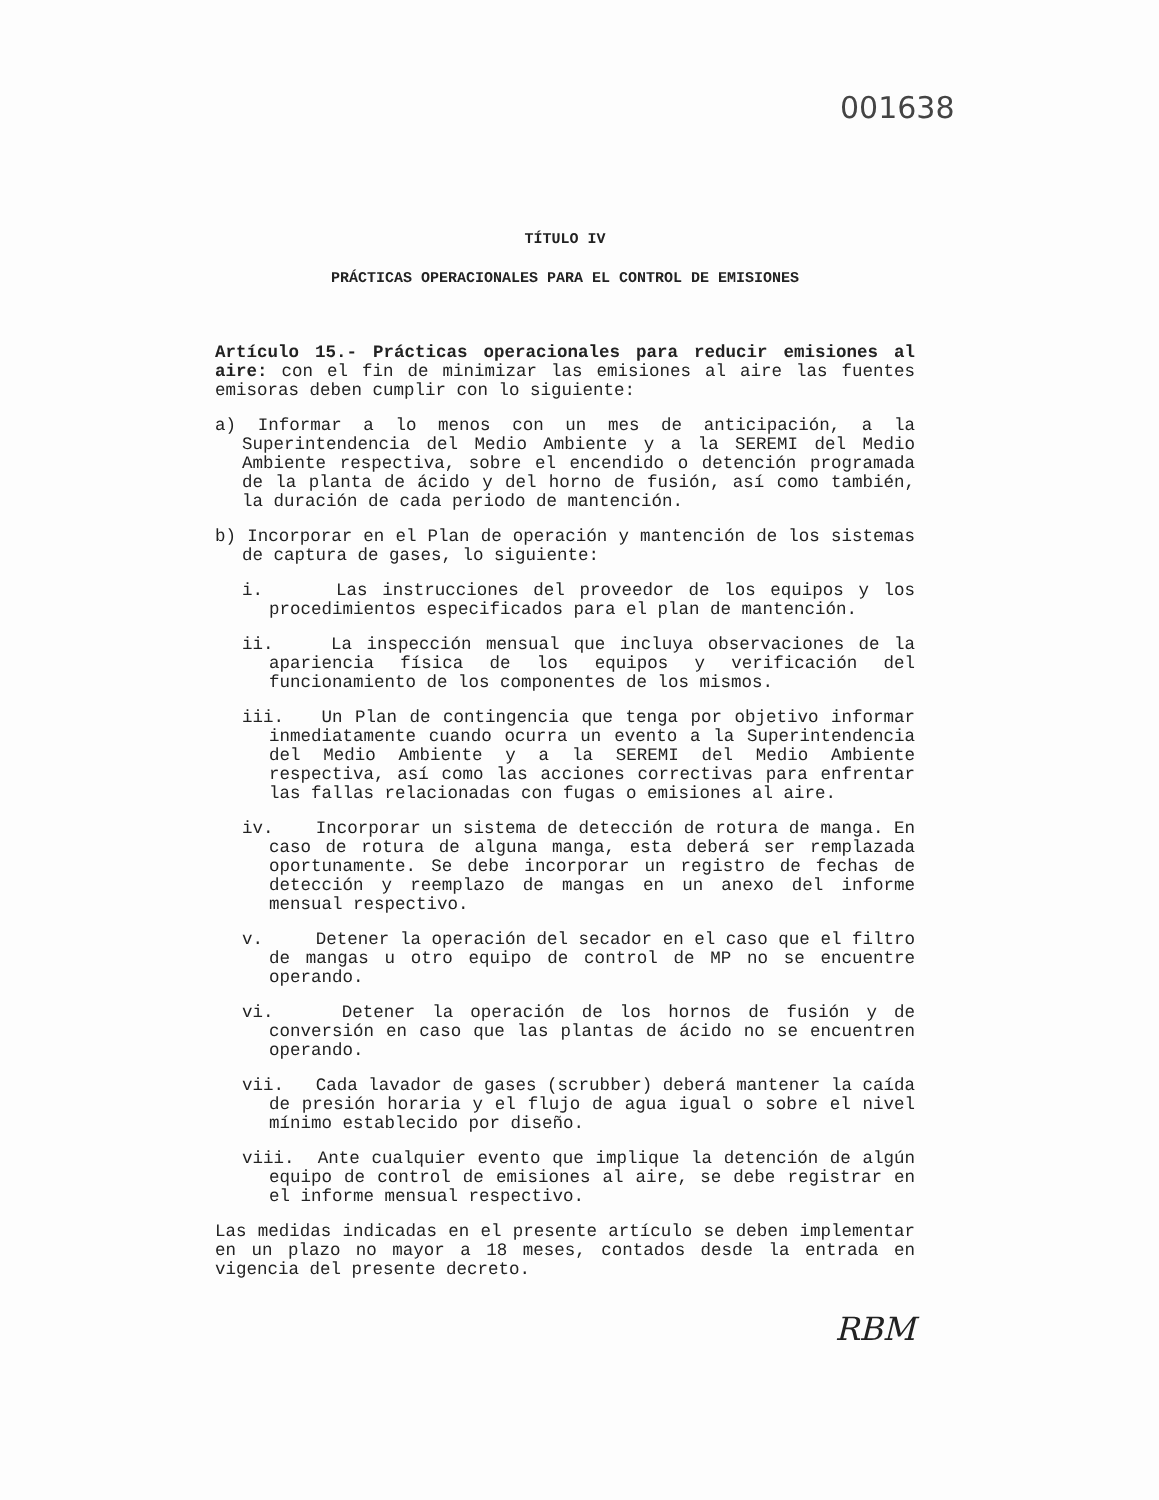001638
TÍTULO IV
PRÁCTICAS OPERACIONALES PARA EL CONTROL DE EMISIONES
Artículo 15.- Prácticas operacionales para reducir emisiones al aire: con el fin de minimizar las emisiones al aire las fuentes emisoras deben cumplir con lo siguiente:
a) Informar a lo menos con un mes de anticipación, a la Superintendencia del Medio Ambiente y a la SEREMI del Medio Ambiente respectiva, sobre el encendido o detención programada de la planta de ácido y del horno de fusión, así como también, la duración de cada periodo de mantención.
b) Incorporar en el Plan de operación y mantención de los sistemas de captura de gases, lo siguiente:
i. Las instrucciones del proveedor de los equipos y los procedimientos especificados para el plan de mantención.
ii. La inspección mensual que incluya observaciones de la apariencia física de los equipos y verificación del funcionamiento de los componentes de los mismos.
iii. Un Plan de contingencia que tenga por objetivo informar inmediatamente cuando ocurra un evento a la Superintendencia del Medio Ambiente y a la SEREMI del Medio Ambiente respectiva, así como las acciones correctivas para enfrentar las fallas relacionadas con fugas o emisiones al aire.
iv. Incorporar un sistema de detección de rotura de manga. En caso de rotura de alguna manga, esta deberá ser remplazada oportunamente. Se debe incorporar un registro de fechas de detección y reemplazo de mangas en un anexo del informe mensual respectivo.
v. Detener la operación del secador en el caso que el filtro de mangas u otro equipo de control de MP no se encuentre operando.
vi. Detener la operación de los hornos de fusión y de conversión en caso que las plantas de ácido no se encuentren operando.
vii. Cada lavador de gases (scrubber) deberá mantener la caída de presión horaria y el flujo de agua igual o sobre el nivel mínimo establecido por diseño.
viii. Ante cualquier evento que implique la detención de algún equipo de control de emisiones al aire, se debe registrar en el informe mensual respectivo.
Las medidas indicadas en el presente artículo se deben implementar en un plazo no mayor a 18 meses, contados desde la entrada en vigencia del presente decreto.
RBM